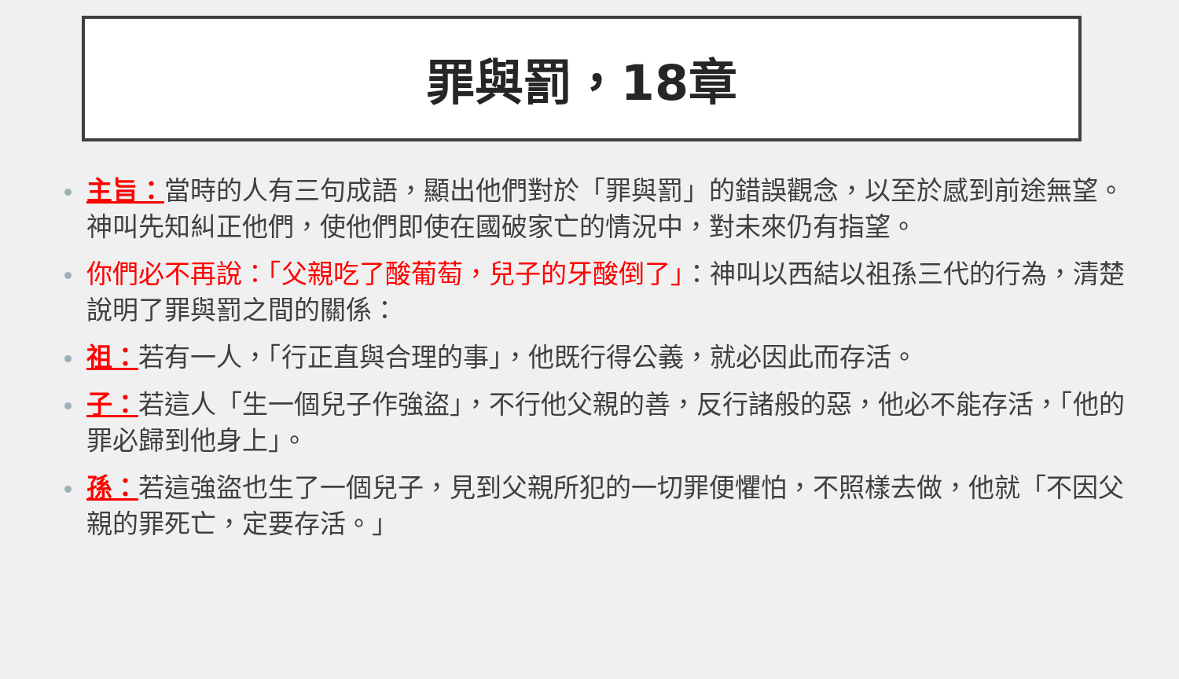罪與罰，18章
主旨：當時的人有三句成語，顯出他們對於「罪與罰」的錯誤觀念，以至於感到前途無望。神叫先知糾正他們，使他們即使在國破家亡的情況中，對未來仍有指望。
你們必不再說：「父親吃了酸葡萄，兒子的牙酸倒了」：神叫以西結以祖孫三代的行為，清楚說明了罪與罰之間的關係：
祖：若有一人，「行正直與合理的事」，他既行得公義，就必因此而存活。
子：若這人「生一個兒子作強盜」，不行他父親的善，反行諸般的惡，他必不能存活，「他的罪必歸到他身上」。
孫：若這強盜也生了一個兒子，見到父親所犯的一切罪便懼怕，不照樣去做，他就「不因父親的罪死亡，定要存活。」